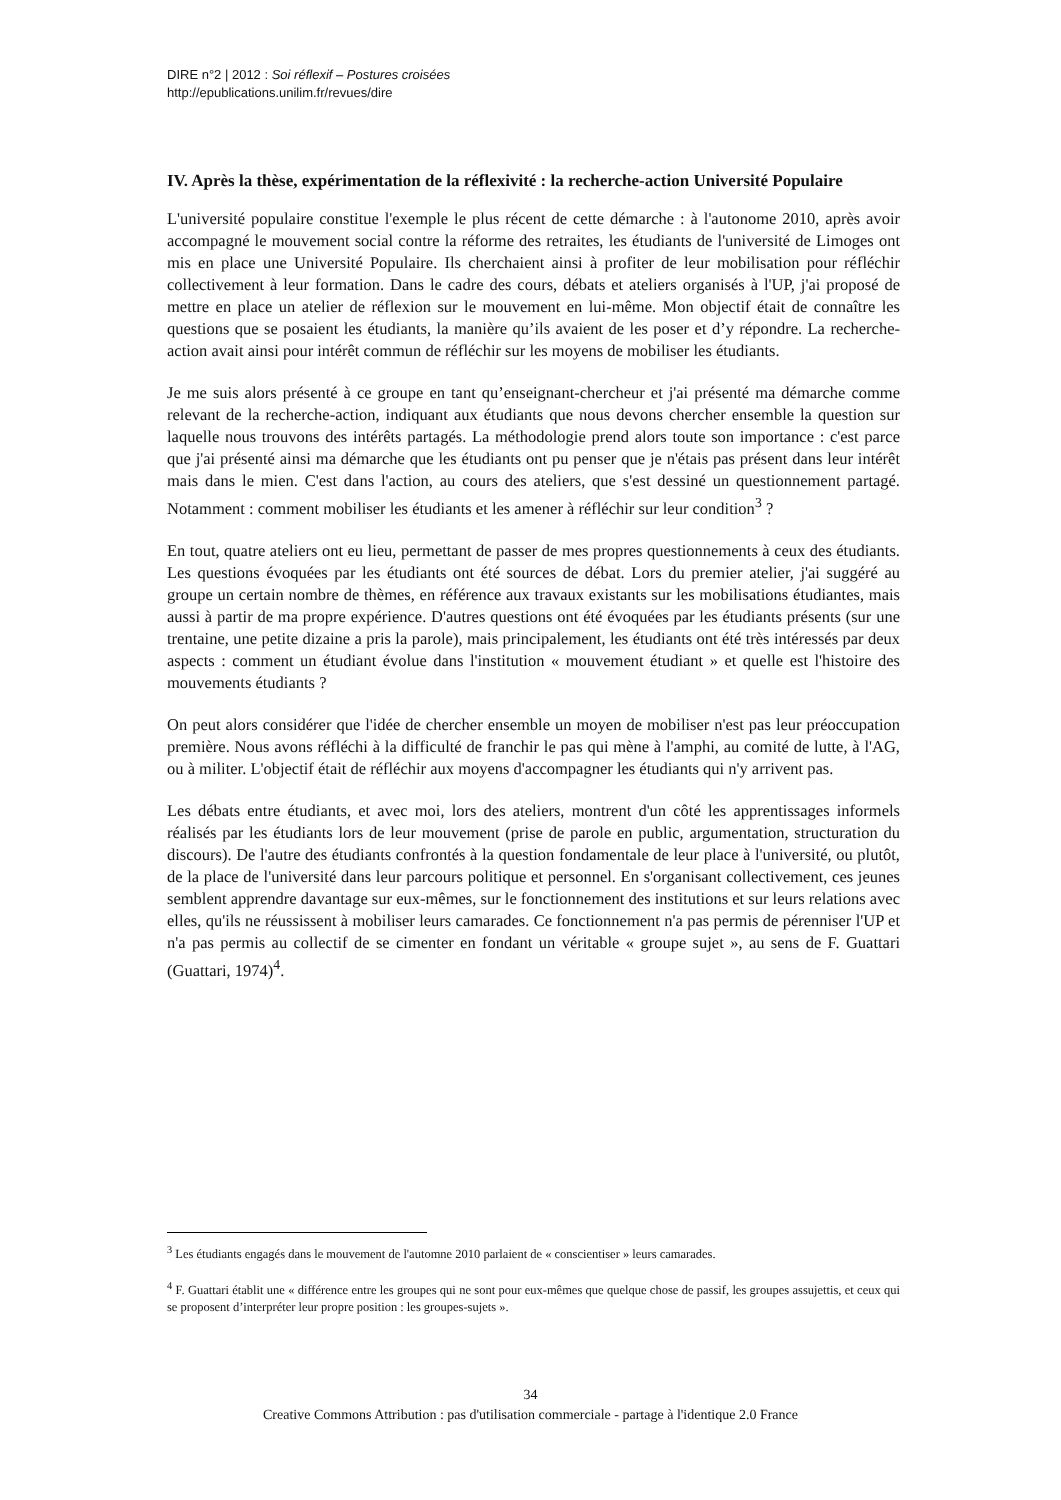DIRE n°2 | 2012 : Soi réflexif – Postures croisées
http://epublications.unilim.fr/revues/dire
IV. Après la thèse, expérimentation de la réflexivité : la recherche-action Université Populaire
L'université populaire constitue l'exemple le plus récent de cette démarche : à l'autonome 2010, après avoir accompagné le mouvement social contre la réforme des retraites, les étudiants de l'université de Limoges ont mis en place une Université Populaire. Ils cherchaient ainsi à profiter de leur mobilisation pour réfléchir collectivement à leur formation. Dans le cadre des cours, débats et ateliers organisés à l'UP, j'ai proposé de mettre en place un atelier de réflexion sur le mouvement en lui-même. Mon objectif était de connaître les questions que se posaient les étudiants, la manière qu’ils avaient de les poser et d’y répondre. La recherche-action avait ainsi pour intérêt commun de réfléchir sur les moyens de mobiliser les étudiants.
Je me suis alors présenté à ce groupe en tant qu’enseignant-chercheur et j'ai présenté ma démarche comme relevant de la recherche-action, indiquant aux étudiants que nous devons chercher ensemble la question sur laquelle nous trouvons des intérêts partagés. La méthodologie prend alors toute son importance : c'est parce que j'ai présenté ainsi ma démarche que les étudiants ont pu penser que je n'étais pas présent dans leur intérêt mais dans le mien. C'est dans l'action, au cours des ateliers, que s'est dessiné un questionnement partagé. Notamment : comment mobiliser les étudiants et les amener à réfléchir sur leur condition<sup>3</sup> ?
En tout, quatre ateliers ont eu lieu, permettant de passer de mes propres questionnements à ceux des étudiants. Les questions évoquées par les étudiants ont été sources de débat. Lors du premier atelier, j'ai suggéré au groupe un certain nombre de thèmes, en référence aux travaux existants sur les mobilisations étudiantes, mais aussi à partir de ma propre expérience. D'autres questions ont été évoquées par les étudiants présents (sur une trentaine, une petite dizaine a pris la parole), mais principalement, les étudiants ont été très intéressés par deux aspects : comment un étudiant évolue dans l'institution « mouvement étudiant » et quelle est l'histoire des mouvements étudiants ?
On peut alors considérer que l'idée de chercher ensemble un moyen de mobiliser n'est pas leur préoccupation première. Nous avons réfléchi à la difficulté de franchir le pas qui mène à l'amphi, au comité de lutte, à l'AG, ou à militer. L'objectif était de réfléchir aux moyens d'accompagner les étudiants qui n'y arrivent pas.
Les débats entre étudiants, et avec moi, lors des ateliers, montrent d'un côté les apprentissages informels réalisés par les étudiants lors de leur mouvement (prise de parole en public, argumentation, structuration du discours). De l'autre des étudiants confrontés à la question fondamentale de leur place à l'université, ou plutôt, de la place de l'université dans leur parcours politique et personnel. En s'organisant collectivement, ces jeunes semblent apprendre davantage sur eux-mêmes, sur le fonctionnement des institutions et sur leurs relations avec elles, qu'ils ne réussissent à mobiliser leurs camarades. Ce fonctionnement n'a pas permis de pérenniser l'UP et n'a pas permis au collectif de se cimenter en fondant un véritable « groupe sujet », au sens de F. Guattari (Guattari, 1974)<sup>4</sup>.
<sup>3</sup> Les étudiants engagés dans le mouvement de l'automne 2010 parlaient de « conscientiser » leurs camarades.
<sup>4</sup> F. Guattari établit une « différence entre les groupes qui ne sont pour eux-mêmes que quelque chose de passif, les groupes assujettis, et ceux qui se proposent d’interpréter leur propre position : les groupes-sujets ».
34
Creative Commons Attribution : pas d'utilisation commerciale - partage à l'identique 2.0 France